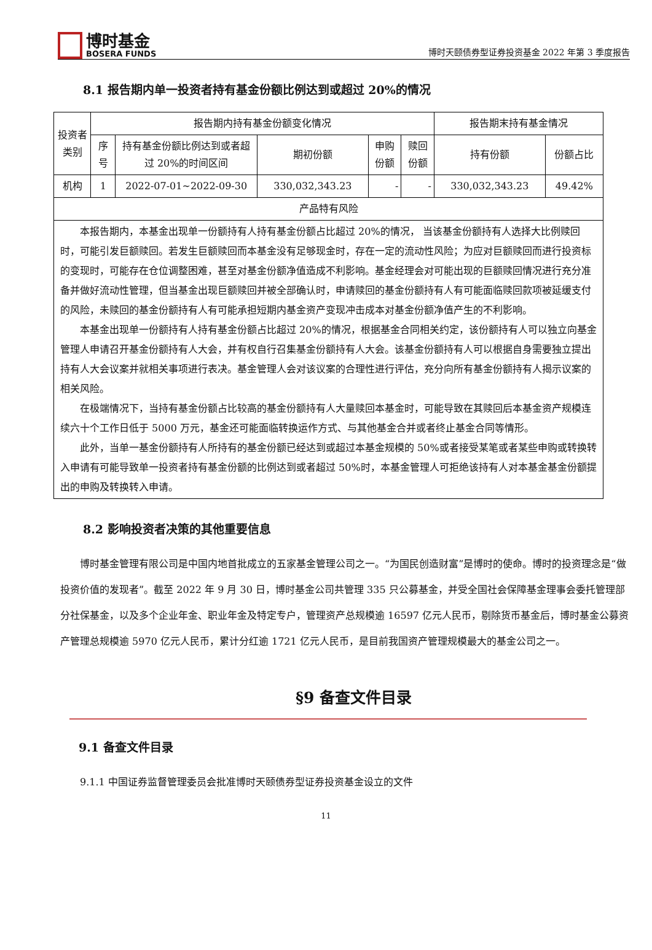博时基金
BOSERA FUNDS
博时天颐债券型证券投资基金 2022 年第 3 季度报告
8.1 报告期内单一投资者持有基金份额比例达到或超过 20%的情况
| 投资者类别 | 报告期内持有基金份额变化情况 | | | | | 报告期末持有基金情况 | |
| --- | --- | --- | --- | --- | --- | --- | --- |
| | 序号 | 持有基金份额比例达到或者超过 20%的时间区间 | 期初份额 | 申购份额 | 赎回份额 | 持有份额 | 份额占比 |
| 机构 | 1 | 2022-07-01~2022-09-30 | 330,032,343.23 | - | - | 330,032,343.23 | 49.42% |
| 产品特有风险 | | | | | | | |
| 本报告期内，本基金出现单一份额持有人持有基金份额占比超过 20%的情况， 当该基金份额持有人选择大比例赎回时，可能引发巨额赎回。若发生巨额赎回而本基金没有足够现金时，存在一定的流动性风险；为应对巨额赎回而进行投资标的变现时，可能存在仓位调整困难，甚至对基金份额净值造成不利影响。基金经理会对可能出现的巨额赎回情况进行充分准备并做好流动性管理，但当基金出现巨额赎回并被全部确认时，申请赎回的基金份额持有人有可能面临赎回款项被延缓支付的风险，未赎回的基金份额持有人有可能承担短期内基金资产变现冲击成本对基金份额净值产生的不利影响。 本基金出现单一份额持有人持有基金份额占比超过 20%的情况，根据基金合同相关约定，该份额持有人可以独立向基金管理人申请召开基金份额持有人大会，并有权自行召集基金份额持有人大会。该基金份额持有人可以根据自身需要独立提出持有人大会议案并就相关事项进行表决。基金管理人会对该议案的合理性进行评估，充分向所有基金份额持有人揭示议案的相关风险。 在极端情况下，当持有基金份额占比较高的基金份额持有人大量赎回本基金时，可能导致在其赎回后本基金资产规模连续六十个工作日低于 5000 万元，基金还可能面临转换运作方式、与其他基金合并或者终止基金合同等情形。 此外，当单一基金份额持有人所持有的基金份额已经达到或超过本基金规模的 50%或者接受某笔或者某些申购或转换转入申请有可能导致单一投资者持有基金份额的比例达到或者超过 50%时，本基金管理人可拒绝该持有人对本基金基金份额提出的申购及转换转入申请。 | | | | | | | |
8.2 影响投资者决策的其他重要信息
博时基金管理有限公司是中国内地首批成立的五家基金管理公司之一。“为国民创造财富”是博时的使命。博时的投资理念是“做投资价值的发现者”。截至 2022 年 9 月 30 日，博时基金公司共管理 335 只公募基金，并受全国社会保障基金理事会委托管理部分社保基金，以及多个企业年金、职业年金及特定专户，管理资产总规模逾 16597 亿元人民币，剔除货币基金后，博时基金公募资产管理总规模逾 5970 亿元人民币，累计分红逾 1721 亿元人民币，是目前我国资产管理规模最大的基金公司之一。
§9 备查文件目录
9.1 备查文件目录
9.1.1 中国证券监督管理委员会批准博时天颐债券型证券投资基金设立的文件
11